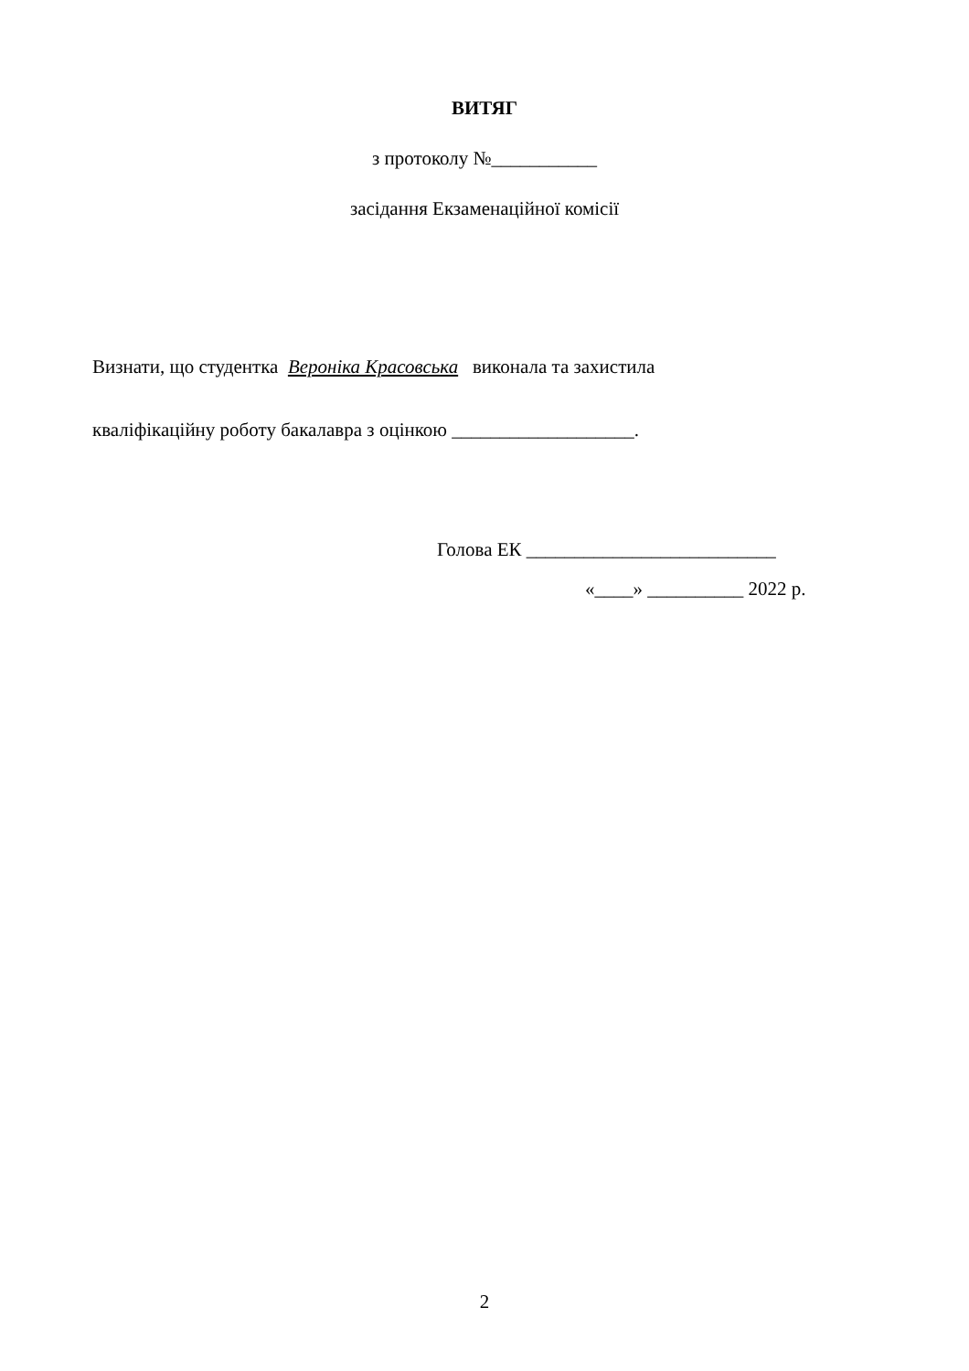ВИТЯГ
з протоколу №___________
засідання Екзаменаційної комісії
Визнати, що студентка Вероніка Красовська виконала та захистила
кваліфікаційну роботу бакалавра з оцінкою ___________________.
Голова ЕК __________________________
«____» __________ 2022 р.
2